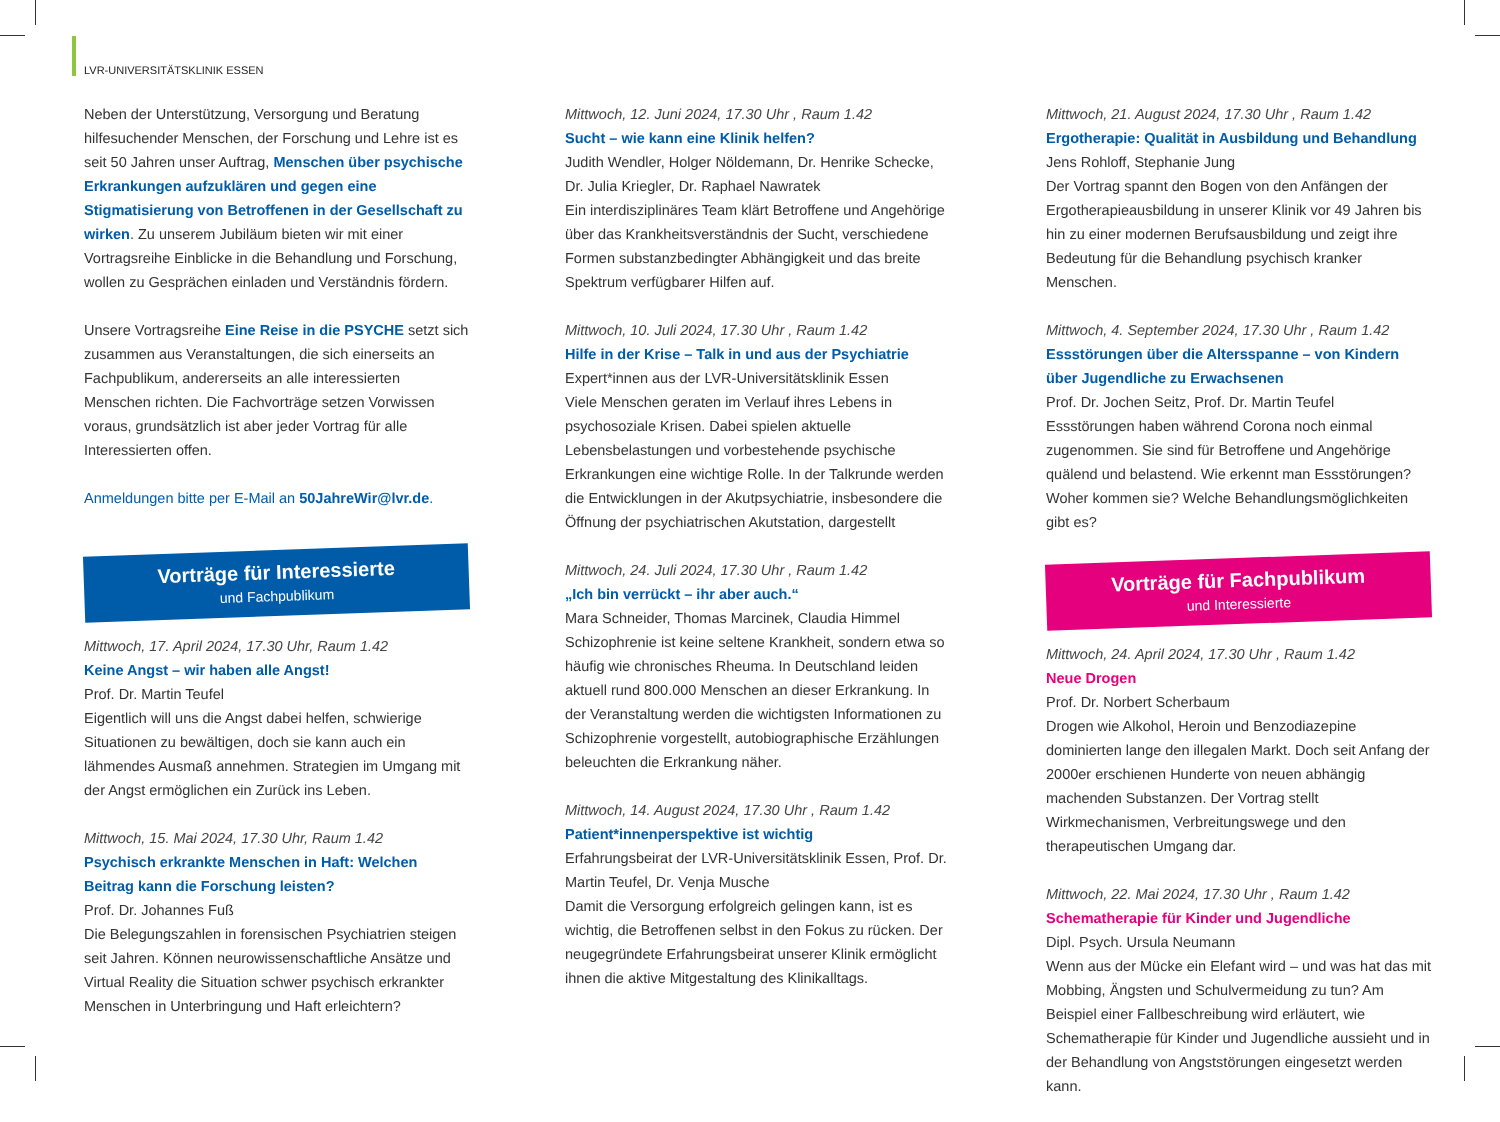LVR-UNIVERSITÄTSKLINIK ESSEN
Neben der Unterstützung, Versorgung und Beratung hilfesuchender Menschen, der Forschung und Lehre ist es seit 50 Jahren unser Auftrag, Menschen über psychische Erkrankungen aufzuklären und gegen eine Stigmatisierung von Betroffenen in der Gesellschaft zu wirken. Zu unserem Jubiläum bieten wir mit einer Vortragsreihe Einblicke in die Behandlung und Forschung, wollen zu Gesprächen einladen und Verständnis fördern.
Unsere Vortragsreihe Eine Reise in die PSYCHE setzt sich zusammen aus Veranstaltungen, die sich einerseits an Fachpublikum, andererseits an alle interessierten Menschen richten. Die Fachvorträge setzen Vorwissen voraus, grundsätzlich ist aber jeder Vortrag für alle Interessierten offen.
Anmeldungen bitte per E-Mail an 50JahreWir@lvr.de.
Vorträge für Interessierte
und Fachpublikum
Mittwoch, 17. April 2024, 17.30 Uhr, Raum 1.42
Keine Angst – wir haben alle Angst!
Prof. Dr. Martin Teufel
Eigentlich will uns die Angst dabei helfen, schwierige Situationen zu bewältigen, doch sie kann auch ein lähmendes Ausmaß annehmen. Strategien im Umgang mit der Angst ermöglichen ein Zurück ins Leben.
Mittwoch, 15. Mai 2024, 17.30 Uhr, Raum 1.42
Psychisch erkrankte Menschen in Haft: Welchen Beitrag kann die Forschung leisten?
Prof. Dr. Johannes Fuß
Die Belegungszahlen in forensischen Psychiatrien steigen seit Jahren. Können neurowissenschaftliche Ansätze und Virtual Reality die Situation schwer psychisch erkrankter Menschen in Unterbringung und Haft erleichtern?
Mittwoch, 12. Juni 2024, 17.30 Uhr , Raum 1.42
Sucht – wie kann eine Klinik helfen?
Judith Wendler, Holger Nöldemann, Dr. Henrike Schecke, Dr. Julia Kriegler, Dr. Raphael Nawratek
Ein interdisziplinäres Team klärt Betroffene und Angehörige über das Krankheitsverständnis der Sucht, verschiedene Formen substanzbedingter Abhängigkeit und das breite Spektrum verfügbarer Hilfen auf.
Mittwoch, 10. Juli 2024, 17.30 Uhr , Raum 1.42
Hilfe in der Krise – Talk in und aus der Psychiatrie
Expert*innen aus der LVR-Universitätsklinik Essen
Viele Menschen geraten im Verlauf ihres Lebens in psychosoziale Krisen. Dabei spielen aktuelle Lebensbelastungen und vorbestehende psychische Erkrankungen eine wichtige Rolle. In der Talkrunde werden die Entwicklungen in der Akutpsychiatrie, insbesondere die Öffnung der psychiatrischen Akutstation, dargestellt
Mittwoch, 24. Juli 2024, 17.30 Uhr , Raum 1.42
„Ich bin verrückt – ihr aber auch.“
Mara Schneider, Thomas Marcinek, Claudia Himmel
Schizophrenie ist keine seltene Krankheit, sondern etwa so häufig wie chronisches Rheuma. In Deutschland leiden aktuell rund 800.000 Menschen an dieser Erkrankung. In der Veranstaltung werden die wichtigsten Informationen zu Schizophrenie vorgestellt, autobiographische Erzählungen beleuchten die Erkrankung näher.
Mittwoch, 14. August 2024, 17.30 Uhr , Raum 1.42
Patient*innenperspektive ist wichtig
Erfahrungsbeirat der LVR-Universitätsklinik Essen, Prof. Dr. Martin Teufel, Dr. Venja Musche
Damit die Versorgung erfolgreich gelingen kann, ist es wichtig, die Betroffenen selbst in den Fokus zu rücken. Der neugegründete Erfahrungsbeirat unserer Klinik ermöglicht ihnen die aktive Mitgestaltung des Klinikalltags.
Mittwoch, 21. August 2024, 17.30 Uhr , Raum 1.42
Ergotherapie: Qualität in Ausbildung und Behandlung
Jens Rohloff, Stephanie Jung
Der Vortrag spannt den Bogen von den Anfängen der Ergotherapieausbildung in unserer Klinik vor 49 Jahren bis hin zu einer modernen Berufsausbildung und zeigt ihre Bedeutung für die Behandlung psychisch kranker Menschen.
Mittwoch, 4. September 2024, 17.30 Uhr , Raum 1.42
Essstörungen über die Altersspanne – von Kindern über Jugendliche zu Erwachsenen
Prof. Dr. Jochen Seitz, Prof. Dr. Martin Teufel
Essstörungen haben während Corona noch einmal zugenommen. Sie sind für Betroffene und Angehörige quälend und belastend. Wie erkennt man Essstörungen? Woher kommen sie? Welche Behandlungsmöglichkeiten gibt es?
Vorträge für Fachpublikum
und Interessierte
Mittwoch, 24. April 2024, 17.30 Uhr , Raum 1.42
Neue Drogen
Prof. Dr. Norbert Scherbaum
Drogen wie Alkohol, Heroin und Benzodiazepine dominierten lange den illegalen Markt. Doch seit Anfang der 2000er erschienen Hunderte von neuen abhängig machenden Substanzen. Der Vortrag stellt Wirkmechanismen, Verbreitungswege und den therapeutischen Umgang dar.
Mittwoch, 22. Mai 2024, 17.30 Uhr , Raum 1.42
Schematherapie für Kinder und Jugendliche
Dipl. Psych. Ursula Neumann
Wenn aus der Mücke ein Elefant wird – und was hat das mit Mobbing, Ängsten und Schulvermeidung zu tun? Am Beispiel einer Fallbeschreibung wird erläutert, wie Schematherapie für Kinder und Jugendliche aussieht und in der Behandlung von Angststörungen eingesetzt werden kann.